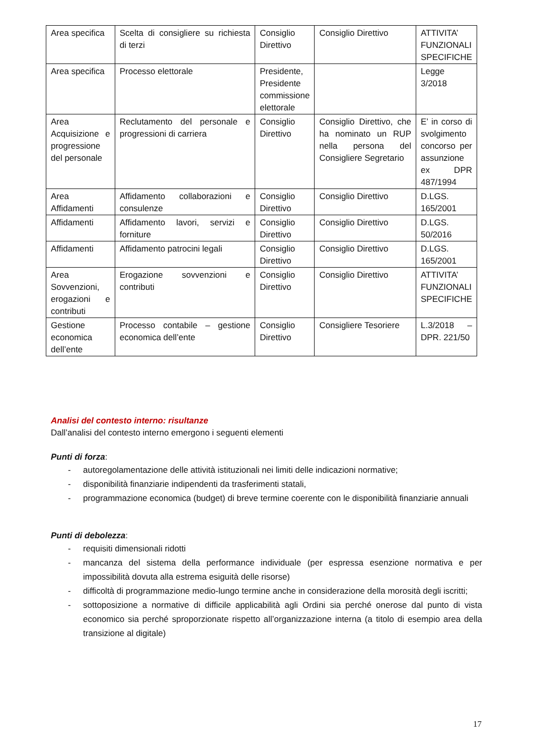| Area specifica | Scelta di consigliere su richiesta di terzi | Consiglio Direttivo | Consiglio Direttivo | ATTIVITA’ FUNZIONALI SPECIFICHE |
| Area specifica | Processo elettorale | Presidente, Presidente commissione elettorale | | Legge 3/2018 |
| Area Acquisizione e progressione del personale | Reclutamento del personale e progressioni di carriera | Consiglio Direttivo | Consiglio Direttivo, che ha nominato un RUP nella persona del Consigliere Segretario | E’ in corso di svolgimento concorso per assunzione ex DPR 487/1994 |
| Area Affidamenti | Affidamento collaborazioni e consulenze | Consiglio Direttivo | Consiglio Direttivo | D.LGS. 165/2001 |
| Affidamenti | Affidamento lavori, servizi e forniture | Consiglio Direttivo | Consiglio Direttivo | D.LGS. 50/2016 |
| Affidamenti | Affidamento patrocini legali | Consiglio Direttivo | Consiglio Direttivo | D.LGS. 165/2001 |
| Area Sovvenzioni, erogazioni e contributi | Erogazione sovvenzioni e contributi | Consiglio Direttivo | Consiglio Direttivo | ATTIVITA’ FUNZIONALI SPECIFICHE |
| Gestione economica dell’ente | Processo contabile – gestione economica dell’ente | Consiglio Direttivo | Consigliere Tesoriere | L.3/2018 – DPR. 221/50 |
Analisi del contesto interno: risultanze
Dall’analisi del contesto interno emergono i seguenti elementi
Punti di forza:
- autoregolamentazione delle attività istituzionali nei limiti delle indicazioni normative;
- disponibilità finanziarie indipendenti da trasferimenti statali,
- programmazione economica (budget) di breve termine coerente con le disponibilità finanziarie annuali
Punti di debolezza:
- requisiti dimensionali ridotti
- mancanza del sistema della performance individuale (per espressa esenzione normativa e per impossibilità dovuta alla estrema esiguità delle risorse)
- difficoltà di programmazione medio-lungo termine anche in considerazione della morosità degli iscritti;
- sottoposizione a normative di difficile applicabilità agli Ordini sia perché onerose dal punto di vista economico sia perché sproporzionate rispetto all’organizzazione interna (a titolo di esempio area della transizione al digitale)
17